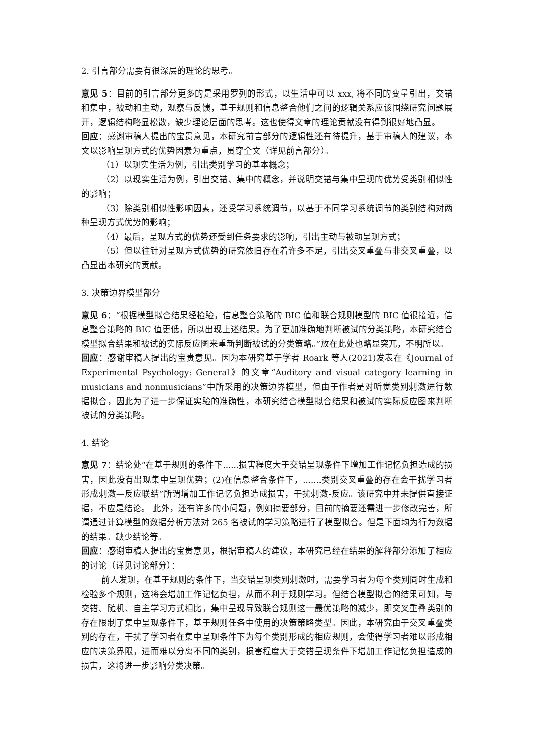2. 引言部分需要有很深层的理论的思考。
意见 5：目前的引言部分更多的是采用罗列的形式，以生活中可以 xxx, 将不同的变量引出，交错和集中，被动和主动，观察与反馈，基于规则和信息整合他们之间的逻辑关系应该围绕研究问题展开，逻辑结构略显松散，缺少理论层面的思考。这也使得文章的理论贡献没有得到很好地凸显。
回应：感谢审稿人提出的宝贵意见，本研究前言部分的逻辑性还有待提升，基于审稿人的建议，本文以影响呈现方式的优势因素为重点，贯穿全文（详见前言部分）。
（1）以现实生活为例，引出类别学习的基本概念；
（2）以现实生活为例，引出交错、集中的概念，并说明交错与集中呈现的优势受类别相似性的影响；
（3）除类别相似性影响因素，还受学习系统调节，以基于不同学习系统调节的类别结构对两种呈现方式优势的影响；
（4）最后，呈现方式的优势还受到任务要求的影响，引出主动与被动呈现方式；
（5）但以往针对呈现方式优势的研究依旧存在着许多不足，引出交叉重叠与非交叉重叠，以凸显出本研究的贡献。
3. 决策边界模型部分
意见 6：“根据模型拟合结果经检验，信息整合策略的 BIC 值和联合规则模型的 BIC 值很接近，信息整合策略的 BIC 值更低，所以出现上述结果。为了更加准确地判断被试的分类策略，本研究结合模型拟合结果和被试的实际反应图来重新判断被试的分类策略。”放在此处也略显突兀，不明所以。
回应：感谢审稿人提出的宝贵意见。因为本研究基于学者 Roark 等人(2021)发表在《Journal of Experimental Psychology: General》的文章“Auditory and visual category learning in musicians and nonmusicians”中所采用的决策边界模型，但由于作者是对听觉类别刺激进行数据拟合，因此为了进一步保证实验的准确性，本研究结合模型拟合结果和被试的实际反应图来判断被试的分类策略。
4. 结论
意见 7：结论处“在基于规则的条件下......损害程度大于交错呈现条件下增加工作记忆负担造成的损害，因此没有出现集中呈现优势；(2)在信息整合条件下，.......类别交叉重叠的存在会干扰学习者形成刺激—反应联结”所谓增加工作记忆负担造成损害，干扰刺激-反应。该研究中并未提供直接证据，不应是结论。 此外，还有许多的小问题，例如摘要部分，目前的摘要还需进一步修改完善，所谓通过计算模型的数据分析方法对 265 名被试的学习策略进行了模型拟合。但是下面均为行为数据的结果。缺少结论等。
回应：感谢审稿人提出的宝贵意见，根据审稿人的建议，本研究已经在结果的解释部分添加了相应的讨论（详见讨论部分）：
前人发现，在基于规则的条件下，当交错呈现类别刺激时，需要学习者为每个类别同时生成和检验多个规则，这将会增加工作记忆负担，从而不利于规则学习。但结合模型拟合的结果可知，与交错、随机、自主学习方式相比，集中呈现导致联合规则这一最优策略的减少，即交叉重叠类别的存在限制了集中呈现条件下，基于规则任务中使用的决策策略类型。因此，本研究由于交叉重叠类别的存在，干扰了学习者在集中呈现条件下为每个类别形成的相应规则，会使得学习者难以形成相应的决策界限，进而难以分离不同的类别，损害程度大于交错呈现条件下增加工作记忆负担造成的损害，这将进一步影响分类决策。